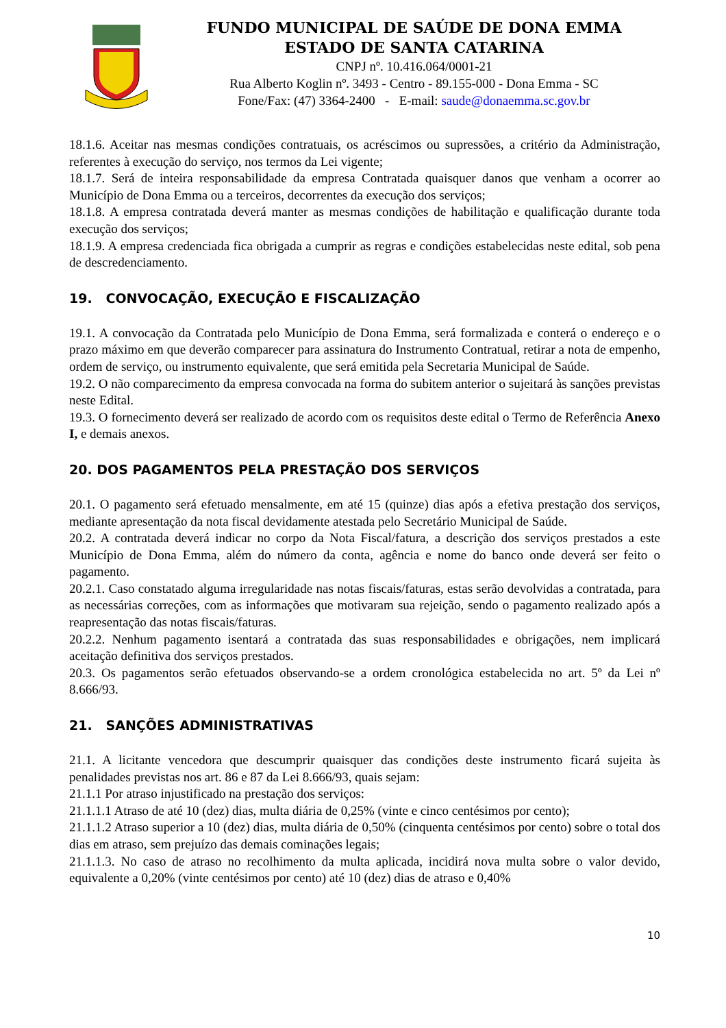FUNDO MUNICIPAL DE SAÚDE DE DONA EMMA
ESTADO DE SANTA CATARINA
CNPJ nº. 10.416.064/0001-21
Rua Alberto Koglin nº. 3493 - Centro - 89.155-000 - Dona Emma - SC
Fone/Fax: (47) 3364-2400 - E-mail: saude@donaemma.sc.gov.br
18.1.6. Aceitar nas mesmas condições contratuais, os acréscimos ou supressões, a critério da Administração, referentes à execução do serviço, nos termos da Lei vigente;
18.1.7. Será de inteira responsabilidade da empresa Contratada quaisquer danos que venham a ocorrer ao Município de Dona Emma ou a terceiros, decorrentes da execução dos serviços;
18.1.8. A empresa contratada deverá manter as mesmas condições de habilitação e qualificação durante toda execução dos serviços;
18.1.9. A empresa credenciada fica obrigada a cumprir as regras e condições estabelecidas neste edital, sob pena de descredenciamento.
19. CONVOCAÇÃO, EXECUÇÃO E FISCALIZAÇÃO
19.1. A convocação da Contratada pelo Município de Dona Emma, será formalizada e conterá o endereço e o prazo máximo em que deverão comparecer para assinatura do Instrumento Contratual, retirar a nota de empenho, ordem de serviço, ou instrumento equivalente, que será emitida pela Secretaria Municipal de Saúde.
19.2. O não comparecimento da empresa convocada na forma do subitem anterior o sujeitará às sanções previstas neste Edital.
19.3. O fornecimento deverá ser realizado de acordo com os requisitos deste edital o Termo de Referência Anexo I, e demais anexos.
20. DOS PAGAMENTOS PELA PRESTAÇÃO DOS SERVIÇOS
20.1. O pagamento será efetuado mensalmente, em até 15 (quinze) dias após a efetiva prestação dos serviços, mediante apresentação da nota fiscal devidamente atestada pelo Secretário Municipal de Saúde.
20.2. A contratada deverá indicar no corpo da Nota Fiscal/fatura, a descrição dos serviços prestados a este Município de Dona Emma, além do número da conta, agência e nome do banco onde deverá ser feito o pagamento.
20.2.1. Caso constatado alguma irregularidade nas notas fiscais/faturas, estas serão devolvidas a contratada, para as necessárias correções, com as informações que motivaram sua rejeição, sendo o pagamento realizado após a reapresentação das notas fiscais/faturas.
20.2.2. Nenhum pagamento isentará a contratada das suas responsabilidades e obrigações, nem implicará aceitação definitiva dos serviços prestados.
20.3. Os pagamentos serão efetuados observando-se a ordem cronológica estabelecida no art. 5º da Lei nº 8.666/93.
21. SANÇÕES ADMINISTRATIVAS
21.1. A licitante vencedora que descumprir quaisquer das condições deste instrumento ficará sujeita às penalidades previstas nos art. 86 e 87 da Lei 8.666/93, quais sejam:
21.1.1 Por atraso injustificado na prestação dos serviços:
21.1.1.1 Atraso de até 10 (dez) dias, multa diária de 0,25% (vinte e cinco centésimos por cento);
21.1.1.2 Atraso superior a 10 (dez) dias, multa diária de 0,50% (cinquenta centésimos por cento) sobre o total dos dias em atraso, sem prejuízo das demais cominações legais;
21.1.1.3. No caso de atraso no recolhimento da multa aplicada, incidirá nova multa sobre o valor devido, equivalente a 0,20% (vinte centésimos por cento) até 10 (dez) dias de atraso e 0,40%
10